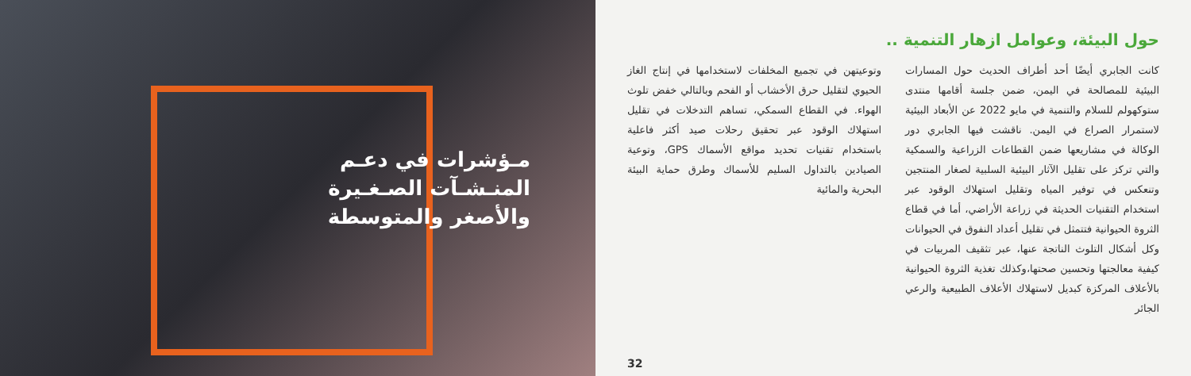مـؤشرات في دعـم
المنـشـآت الصـغـيرة
والأصغر والمتوسطة
حول البيئة، وعوامل ازهار التنمية ..
كانت الجابري أيضًا أحد أطراف الحديث حول المسارات البيئية للمصالحة في اليمن، ضمن جلسة أقامها منتدى ستوكهولم للسلام والتنمية في مايو 2022 عن الأبعاد البيئية لاستمرار الصراع في اليمن. ناقشت فيها الجابري دور الوكالة في مشاريعها ضمن القطاعات الزراعية والسمكية والتي تركز على تقليل الآثار البيئية السلبية لصغار المنتجين وتنعكس في توفير المياه وتقليل استهلاك الوقود عبر استخدام التقنيات الحديثة في زراعة الأراضي، أما في قطاع الثروة الحيوانية فتتمثل في تقليل أعداد النفوق في الحيوانات وكل أشكال التلوث الناتجة عنها، عبر تثقيف المربيات في كيفية معالجتها وتحسين صحتها،وكذلك تغذية الثروة الحيوانية بالأعلاف المركزة كبديل لاستهلاك الأعلاف الطبيعية والرعي الجائر
وتوعيتهن في تجميع المخلفات لاستخدامها في إنتاج الغاز الحيوي لتقليل حرق الأخشاب أو الفحم وبالتالي خفض تلوث الهواء. في القطاع السمكي، تساهم التدخلات في تقليل استهلاك الوقود عبر تحقيق رحلات صيد أكثر فاعلية باستخدام تقنيات تحديد مواقع الأسماك GPS، وتوعية الصيادين بالتداول السليم للأسماك وطرق حماية البيئة البحرية والمائية
32